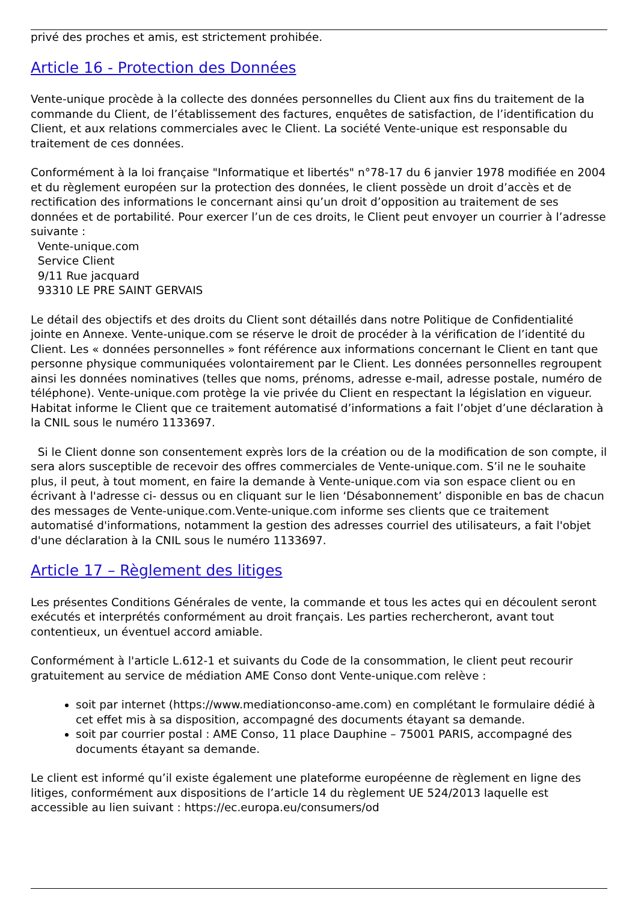privé des proches et amis, est strictement prohibée.
Article 16 - Protection des Données
Vente-unique procède à la collecte des données personnelles du Client aux fins du traitement de la commande du Client, de l’établissement des factures, enquêtes de satisfaction, de l’identification du Client, et aux relations commerciales avec le Client. La société Vente-unique est responsable du traitement de ces données.
Conformément à la loi française "Informatique et libertés" n°78-17 du 6 janvier 1978 modifiée en 2004 et du règlement européen sur la protection des données, le client possède un droit d’accès et de rectification des informations le concernant ainsi qu’un droit d’opposition au traitement de ses données et de portabilité. Pour exercer l’un de ces droits, le Client peut envoyer un courrier à l’adresse suivante :
Vente-unique.com
Service Client
9/11 Rue jacquard
93310 LE PRE SAINT GERVAIS
Le détail des objectifs et des droits du Client sont détaillés dans notre Politique de Confidentialité jointe en Annexe. Vente-unique.com se réserve le droit de procéder à la vérification de l’identité du Client. Les « données personnelles » font référence aux informations concernant le Client en tant que personne physique communiquées volontairement par le Client. Les données personnelles regroupent ainsi les données nominatives (telles que noms, prénoms, adresse e-mail, adresse postale, numéro de téléphone). Vente-unique.com protège la vie privée du Client en respectant la législation en vigueur. Habitat informe le Client que ce traitement automatisé d’informations a fait l’objet d’une déclaration à la CNIL sous le numéro 1133697.
Si le Client donne son consentement exprès lors de la création ou de la modification de son compte, il sera alors susceptible de recevoir des offres commerciales de Vente-unique.com. S’il ne le souhaite plus, il peut, à tout moment, en faire la demande à Vente-unique.com via son espace client ou en écrivant à l'adresse ci- dessus ou en cliquant sur le lien ‘Désabonnement’ disponible en bas de chacun des messages de Vente-unique.com.Vente-unique.com informe ses clients que ce traitement automatisé d'informations, notamment la gestion des adresses courriel des utilisateurs, a fait l'objet d'une déclaration à la CNIL sous le numéro 1133697.
Article 17 – Règlement des litiges
Les présentes Conditions Générales de vente, la commande et tous les actes qui en découlent seront exécutés et interprétés conformément au droit français. Les parties rechercheront, avant tout contentieux, un éventuel accord amiable.
Conformément à l'article L.612-1 et suivants du Code de la consommation, le client peut recourir gratuitement au service de médiation AME Conso dont Vente-unique.com relève :
soit par internet (https://www.mediationconso-ame.com) en complétant le formulaire dédié à cet effet mis à sa disposition, accompagné des documents étayant sa demande.
soit par courrier postal : AME Conso, 11 place Dauphine – 75001 PARIS, accompagné des documents étayant sa demande.
Le client est informé qu’il existe également une plateforme européenne de règlement en ligne des litiges, conformément aux dispositions de l’article 14 du règlement UE 524/2013 laquelle est accessible au lien suivant : https://ec.europa.eu/consumers/od